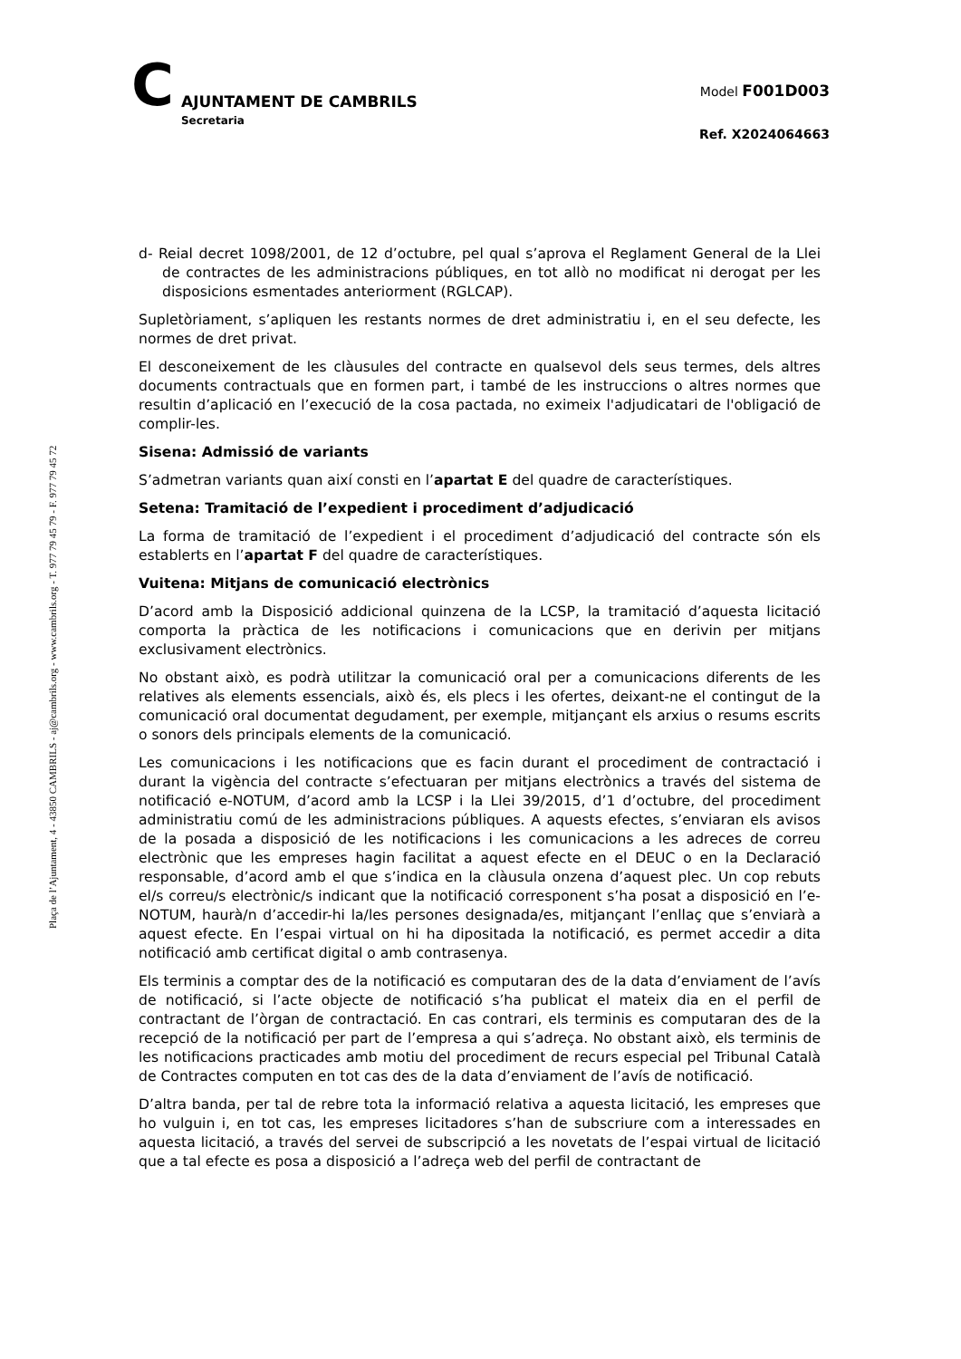C
AJUNTAMENT DE CAMBRILS
Secretaria
Model F001D003
Ref. X2024064663
Plaça de l’Ajuntament, 4 - 43850 CAMBRILS - aj@cambrils.org - www.cambrils.org - T. 977 79 45 79 - F. 977 79 45 72
d- Reial decret 1098/2001, de 12 d’octubre, pel qual s’aprova el Reglament General de la Llei de contractes de les administracions públiques, en tot allò no modificat ni derogat per les disposicions esmentades anteriorment (RGLCAP).
Supletòriament, s’apliquen les restants normes de dret administratiu i, en el seu defecte, les normes de dret privat.
El desconeixement de les clàusules del contracte en qualsevol dels seus termes, dels altres documents contractuals que en formen part, i també de les instruccions o altres normes que resultin d’aplicació en l’execució de la cosa pactada, no eximeix l'adjudicatari de l'obligació de complir-les.
Sisena: Admissió de variants
S’admetran variants quan així consti en l’apartat E del quadre de característiques.
Setena: Tramitació de l’expedient i procediment d’adjudicació
La forma de tramitació de l’expedient i el procediment d’adjudicació del contracte són els establerts en l’apartat F del quadre de característiques.
Vuitena: Mitjans de comunicació electrònics
D’acord amb la Disposició addicional quinzena de la LCSP, la tramitació d’aquesta licitació comporta la pràctica de les notificacions i comunicacions que en derivin per mitjans exclusivament electrònics.
No obstant això, es podrà utilitzar la comunicació oral per a comunicacions diferents de les relatives als elements essencials, això és, els plecs i les ofertes, deixant-ne el contingut de la comunicació oral documentat degudament, per exemple, mitjançant els arxius o resums escrits o sonors dels principals elements de la comunicació.
Les comunicacions i les notificacions que es facin durant el procediment de contractació i durant la vigència del contracte s’efectuaran per mitjans electrònics a través del sistema de notificació e-NOTUM, d’acord amb la LCSP i la Llei 39/2015, d’1 d’octubre, del procediment administratiu comú de les administracions públiques. A aquests efectes, s’enviaran els avisos de la posada a disposició de les notificacions i les comunicacions a les adreces de correu electrònic que les empreses hagin facilitat a aquest efecte en el DEUC o en la Declaració responsable, d’acord amb el que s’indica en la clàusula onzena d’aquest plec. Un cop rebuts el/s correu/s electrònic/s indicant que la notificació corresponent s’ha posat a disposició en l’e-NOTUM, haurà/n d’accedir-hi la/les persones designada/es, mitjançant l’enllaç que s’enviarà a aquest efecte. En l’espai virtual on hi ha dipositada la notificació, es permet accedir a dita notificació amb certificat digital o amb contrasenya.
Els terminis a comptar des de la notificació es computaran des de la data d’enviament de l’avís de notificació, si l’acte objecte de notificació s’ha publicat el mateix dia en el perfil de contractant de l’òrgan de contractació. En cas contrari, els terminis es computaran des de la recepció de la notificació per part de l’empresa a qui s’adreça. No obstant això, els terminis de les notificacions practicades amb motiu del procediment de recurs especial pel Tribunal Català de Contractes computen en tot cas des de la data d’enviament de l’avís de notificació.
D’altra banda, per tal de rebre tota la informació relativa a aquesta licitació, les empreses que ho vulguin i, en tot cas, les empreses licitadores s’han de subscriure com a interessades en aquesta licitació, a través del servei de subscripció a les novetats de l’espai virtual de licitació que a tal efecte es posa a disposició a l’adreça web del perfil de contractant de